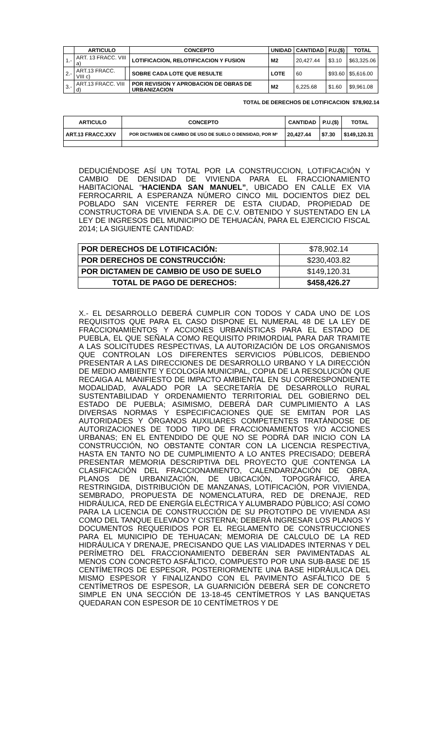| | ARTICULO | | CONCEPTO | UNIDAD | CANTIDAD | P.U.($) | TOTAL |
| --- | --- | --- | --- | --- | --- | --- | --- |
| 1.- | ART. 13 FRACC. VIII a) | | LOTIFICACION, RELOTIFICACION Y FUSION | M2 | 20,427.44 | $3.10 | $63,325.06 |
| 2.- | ART.13 FRACC. VIII c) | | SOBRE CADA LOTE QUE RESULTE | LOTE | 60 | $93.60 | $5,616.00 |
| 3.- | ART.13 FRACC. VIII d) | | POR REVISION Y APROBACION DE OBRAS DE URBANIZACION | M2 | 6,225.68 | $1.60 | $9,961.08 |
TOTAL DE DERECHOS DE LOTIFICACION $78,902.14
| ARTICULO | CONCEPTO | CANTIDAD | P.U.($) | TOTAL |
| --- | --- | --- | --- | --- |
| ART.13 FRACC.XXV | POR DICTAMEN DE CAMBIO DE USO DE SUELO O DENSIDAD, POR M² | 20,427.44 | $7.30 | $149,120.31 |
DEDUCIÉNDOSE ASÍ UN TOTAL POR LA CONSTRUCCION, LOTIFICACIÓN Y CAMBIO DE DENSIDAD DE VIVIENDA PARA EL FRACCIONAMIENTO HABITACIONAL “HACIENDA SAN MANUEL”, UBICADO EN CALLE EX VIA FERROCARRIL A ESPERANZA NÚMERO CINCO MIL DOCIENTOS DIEZ DEL POBLADO SAN VICENTE FERRER DE ESTA CIUDAD, PROPIEDAD DE CONSTRUCTORA DE VIVIENDA S.A. DE C.V. OBTENIDO Y SUSTENTADO EN LA LEY DE INGRESOS DEL MUNICIPIO DE TEHUACÁN, PARA EL EJERCICIO FISCAL 2014; LA SIGUIENTE CANTIDAD:
| POR DERECHOS DE LOTIFICACIÓN: | $78,902.14 |
| POR DERECHOS DE CONSTRUCCIÓN: | $230,403.82 |
| POR DICTAMEN DE CAMBIO DE USO DE SUELO | $149,120.31 |
| TOTAL DE PAGO DE DERECHOS: | $458,426.27 |
X.- EL DESARROLLO DEBERÁ CUMPLIR CON TODOS Y CADA UNO DE LOS REQUISITOS QUE PARA EL CASO DISPONE EL NUMERAL 48 DE LA LEY DE FRACCIONAMIENTOS Y ACCIONES URBANÍSTICAS PARA EL ESTADO DE PUEBLA, EL QUE SEÑALA COMO REQUISITO PRIMORDIAL PARA DAR TRAMITE A LAS SOLICITUDES RESPECTIVAS, LA AUTORIZACIÓN DE LOS ORGANISMOS QUE CONTROLAN LOS DIFERENTES SERVICIOS PÚBLICOS, DEBIENDO PRESENTAR A LAS DIRECCIONES DE DESARROLLO URBANO Y LA DIRECCIÓN DE MEDIO AMBIENTE Y ECOLOGÍA MUNICIPAL, COPIA DE LA RESOLUCIÓN QUE RECAIGA AL MANIFIESTO DE IMPACTO AMBIENTAL EN SU CORRESPONDIENTE MODALIDAD, AVALADO POR LA SECRETARÍA DE DESARROLLO RURAL SUSTENTABILIDAD Y ORDENAMIENTO TERRITORIAL DEL GOBIERNO DEL ESTADO DE PUEBLA; ASIMISMO, DEBERÁ DAR CUMPLIMIENTO A LAS DIVERSAS NORMAS Y ESPECIFICACIONES QUE SE EMITAN POR LAS AUTORIDADES Y ÓRGANOS AUXILIARES COMPETENTES TRATÁNDOSE DE AUTORIZACIONES DE TODO TIPO DE FRACCIONAMIENTOS Y/O ACCIONES URBANAS; EN EL ENTENDIDO DE QUE NO SE PODRÁ DAR INICIO CON LA CONSTRUCCIÓN, NO OBSTANTE CONTAR CON LA LICENCIA RESPECTIVA, HASTA EN TANTO NO DE CUMPLIMIENTO A LO ANTES PRECISADO; DEBERÁ PRESENTAR MEMORIA DESCRIPTIVA DEL PROYECTO QUE CONTENGA LA CLASIFICACIÓN DEL FRACCIONAMIENTO, CALENDARIZACIÓN DE OBRA, PLANOS DE URBANIZACIÓN, DE UBICACIÓN, TOPOGRÁFICO, ÁREA RESTRINGIDA, DISTRIBUCIÓN DE MANZANAS, LOTIFICACIÓN, POR VIVIENDA, SEMBRADO, PROPUESTA DE NOMENCLATURA, RED DE DRENAJE, RED HIDRÁULICA, RED DE ENERGÍA ELÉCTRICA Y ALUMBRADO PÚBLICO; ASÍ COMO PARA LA LICENCIA DE CONSTRUCCIÓN DE SU PROTOTIPO DE VIVIENDA ASI COMO DEL TANQUE ELEVADO Y CISTERNA; DEBERÁ INGRESAR LOS PLANOS Y DOCUMENTOS REQUERIDOS POR EL REGLAMENTO DE CONSTRUCCIONES PARA EL MUNICIPIO DE TEHUACAN; MEMORIA DE CALCULO DE LA RED HIDRÁULICA Y DRENAJE, PRECISANDO QUE LAS VIALIDADES INTERNAS Y DEL PERÍMETRO DEL FRACCIONAMIENTO DEBERÁN SER PAVIMENTADAS AL MENOS CON CONCRETO ASFÁLTICO, COMPUESTO POR UNA SUB-BASE DE 15 CENTÍMETROS DE ESPESOR, POSTERIORMENTE UNA BASE HIDRÁULICA DEL MISMO ESPESOR Y FINALIZANDO CON EL PAVIMENTO ASFÁLTICO DE 5 CENTÍMETROS DE ESPESOR, LA GUARNICIÓN DEBERÁ SER DE CONCRETO SIMPLE EN UNA SECCIÓN DE 13-18-45 CENTÍMETROS Y LAS BANQUETAS QUEDARAN CON ESPESOR DE 10 CENTÍMETROS Y DE